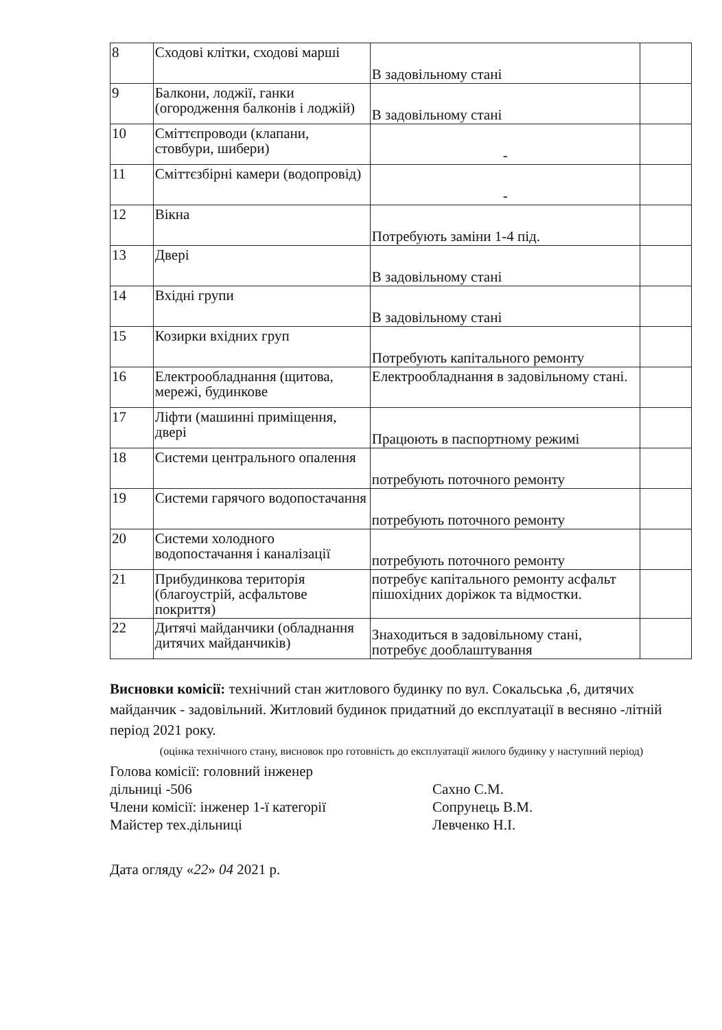| 8 | Сходові клітки, сходові марші | В задовільному стані | |
| 9 | Балкони, лоджії, ганки (огородження балконів і лоджій) | В задовільному стані | |
| 10 | Сміттєпроводи (клапани, стовбури, шибери) | - | |
| 11 | Сміттєзбірні камери (водопровід) | - | |
| 12 | Вікна | Потребують заміни 1-4 під. | |
| 13 | Двері | В задовільному стані | |
| 14 | Вхідні групи | В задовільному стані | |
| 15 | Козирки вхідних груп | Потребують капітального ремонту | |
| 16 | Електрообладнання (щитова, мережі, будинкове | Електрообладнання в задовільному стані. | |
| 17 | Ліфти (машинні приміщення, двері | Працюють в паспортному режимі | |
| 18 | Системи центрального опалення | потребують поточного ремонту | |
| 19 | Системи гарячого водопостачання | потребують поточного ремонту | |
| 20 | Системи холодного водопостачання і каналізації | потребують поточного ремонту | |
| 21 | Прибудинкова територія (благоустрій, асфальтове покриття) | потребує капітального ремонту асфальт пішохідних доріжок та відмостки. | |
| 22 | Дитячі майданчики (обладнання дитячих майданчиків) | Знаходиться в задовільному стані, потребує дооблаштування | |
Висновки комісії: технічний стан житлового будинку по вул. Сокальська ,6, дитячих майданчик - задовільний. Житловий будинок придатний до експлуатації в весняно -літній період 2021 року.
(оцінка технічного стану, висновок про готовність до експлуатації жилого будинку у наступний період)
Голова комісії: головний інженер
дільниці -506
Члени комісії: інженер 1-ї категорії
Майстер тех.дільниці
Сахно С.М.
Сопрунець В.М.
Левченко Н.І.
Дата огляду «22» 04 2021 р.